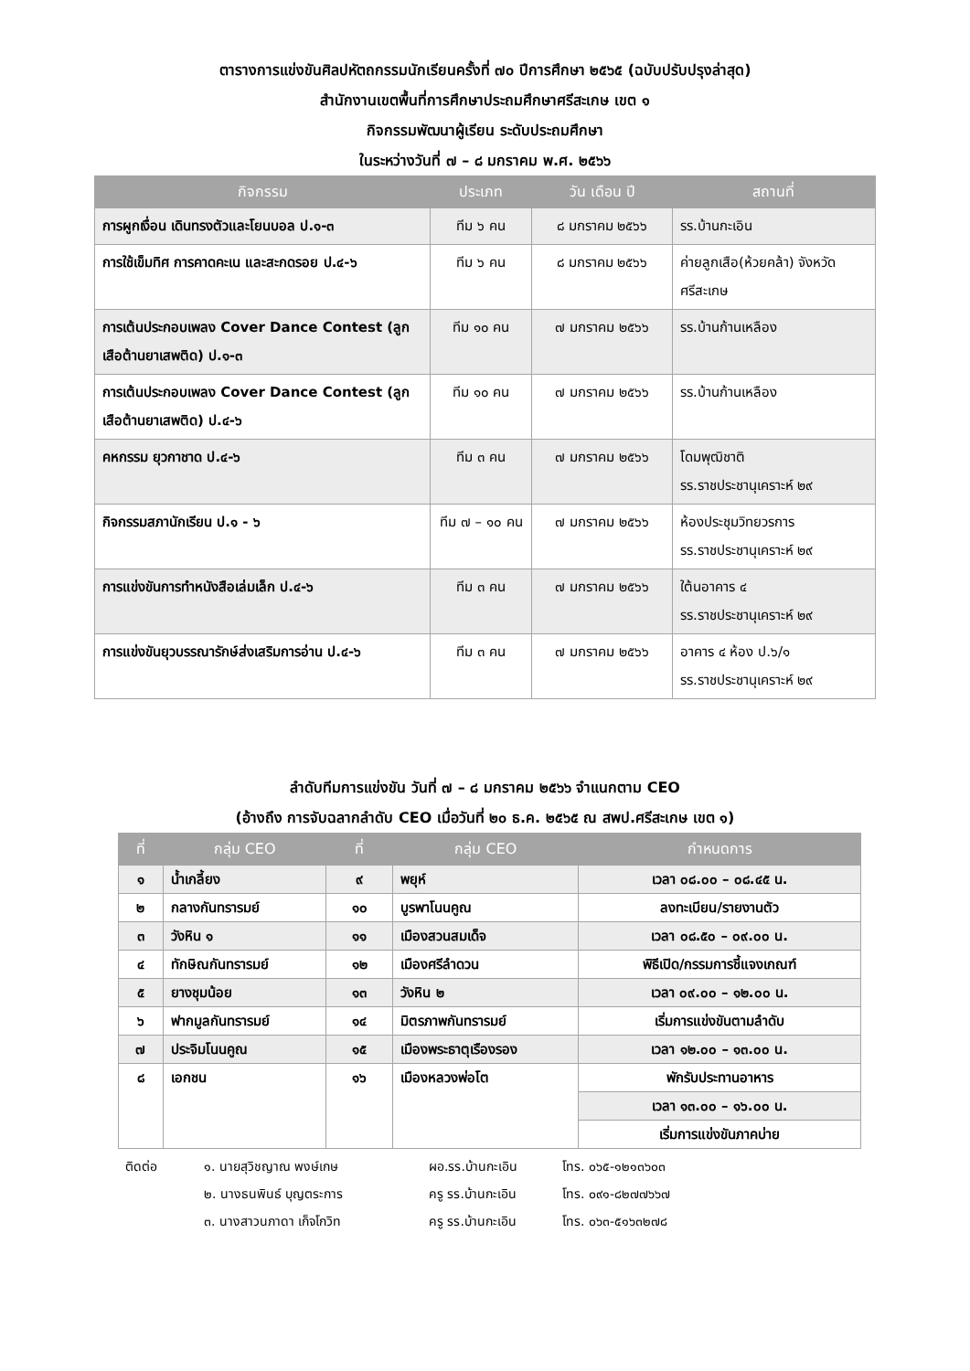ตารางการแข่งขันศิลปหัตถกรรมนักเรียนครั้งที่ ๗๐ ปีการศึกษา ๒๕๖๕ (ฉบับปรับปรุงล่าสุด)
สำนักงานเขตพื้นที่การศึกษาประถมศึกษาศรีสะเกษ เขต ๑
กิจกรรมพัฒนาผู้เรียน ระดับประถมศึกษา
ในระหว่างวันที่ ๗ – ๘ มกราคม พ.ศ. ๒๕๖๖
| กิจกรรม | ประเภท | วัน เดือน ปี | สถานที่ |
| --- | --- | --- | --- |
| การผูกเงื่อน เดินทรงตัวและโยนบอล ป.๑-๓ | ทีม ๖ คน | ๘ มกราคม ๒๕๖๖ | รร.บ้านกะเอิน |
| การใช้เข็มทิศ การคาดคะเน และสะกดรอย ป.๔-๖ | ทีม ๖ คน | ๘ มกราคม ๒๕๖๖ | ค่ายลูกเสือ(ห้วยคล้า) จังหวัดศรีสะเกษ |
| การเต้นประกอบเพลง Cover Dance Contest (ลูกเสือต้านยาเสพติด) ป.๑-๓ | ทีม ๑๐ คน | ๗ มกราคม ๒๕๖๖ | รร.บ้านก้านเหลือง |
| การเต้นประกอบเพลง Cover Dance Contest (ลูกเสือต้านยาเสพติด) ป.๔-๖ | ทีม ๑๐ คน | ๗ มกราคม ๒๕๖๖ | รร.บ้านก้านเหลือง |
| คหกรรม ยุวกาชาด ป.๔-๖ | ทีม ๓ คน | ๗ มกราคม ๒๕๖๖ | โดมพุฒิชาติ รร.ราชประชานุเคราะห์ ๒๙ |
| กิจกรรมสภานักเรียน ป.๑ - ๖ | ทีม ๗ – ๑๐ คน | ๗ มกราคม ๒๕๖๖ | ห้องประชุมวิทยวรการ รร.ราชประชานุเคราะห์ ๒๙ |
| การแข่งขันการทำหนังสือเล่มเล็ก ป.๔-๖ | ทีม ๓ คน | ๗ มกราคม ๒๕๖๖ | ใต้นอาคาร ๔ รร.ราชประชานุเคราะห์ ๒๙ |
| การแข่งขันยุวบรรณารักษ์ส่งเสริมการอ่าน ป.๔-๖ | ทีม ๓ คน | ๗ มกราคม ๒๕๖๖ | อาคาร ๔ ห้อง ป.๖/๑ รร.ราชประชานุเคราะห์ ๒๙ |
ลำดับทีมการแข่งขัน วันที่ ๗ – ๘ มกราคม ๒๕๖๖ จำแนกตาม CEO
(อ้างถึง การจับฉลากลำดับ CEO เมื่อวันที่ ๒๐ ธ.ค. ๒๕๖๕ ณ สพป.ศรีสะเกษ เขต ๑)
| ที่ | กลุ่ม CEO | ที่ | กลุ่ม CEO | กำหนดการ |
| --- | --- | --- | --- | --- |
| ๑ | น้ำเกลี้ยง | ๙ | พยุห์ | เวลา ๐๘.๐๐ – ๐๘.๔๕ น. |
| ๒ | กลางกันทรารมย์ | ๑๐ | บูรพาโนนคูณ | ลงทะเบียน/รายงานตัว |
| ๓ | วังหิน ๑ | ๑๑ | เมืองสวนสมเด็จ | เวลา ๐๘.๕๐ – ๐๙.๐๐ น. |
| ๔ | ทักษิณกันทรารมย์ | ๑๒ | เมืองศรีลำดวน | พิธีเปิด/กรรมการชี้แจงเกณฑ์ |
| ๕ | ยางชุมน้อย | ๑๓ | วังหิน ๒ | เวลา ๐๙.๐๐ – ๑๒.๐๐ น. |
| ๖ | ฟากมูลกันทรารมย์ | ๑๔ | มิตรภาพกันทรารมย์ | เริ่มการแข่งขันตามลำดับ |
| ๗ | ประจิมโนนคูณ | ๑๕ | เมืองพระธาตุเรืองรอง | เวลา ๑๒.๐๐ – ๑๓.๐๐ น. |
| ๘ | เอกชน | ๑๖ | เมืองหลวงพ่อโต | พักรับประทานอาหาร |
| | | | | เวลา ๑๓.๐๐ – ๑๖.๐๐ น. |
| | | | | เริ่มการแข่งขันภาคบ่าย |
| ติดต่อ | ๑. นายสุวิชญาณ พงษ์เกษ | ผอ.รร.บ้านกะเอิน | โทร. ๐๖๕-๑๒๑๓๖๐๓ |
| | ๒. นางธนพินธ์ บุญตระการ | ครู รร.บ้านกะเอิน | โทร. ๐๙๑-๘๒๗๗๖๖๗ |
| | ๓. นางสาวนภาดา เก็จโกวิท | ครู รร.บ้านกะเอิน | โทร. ๐๖๓-๕๑๖๓๒๗๘ |